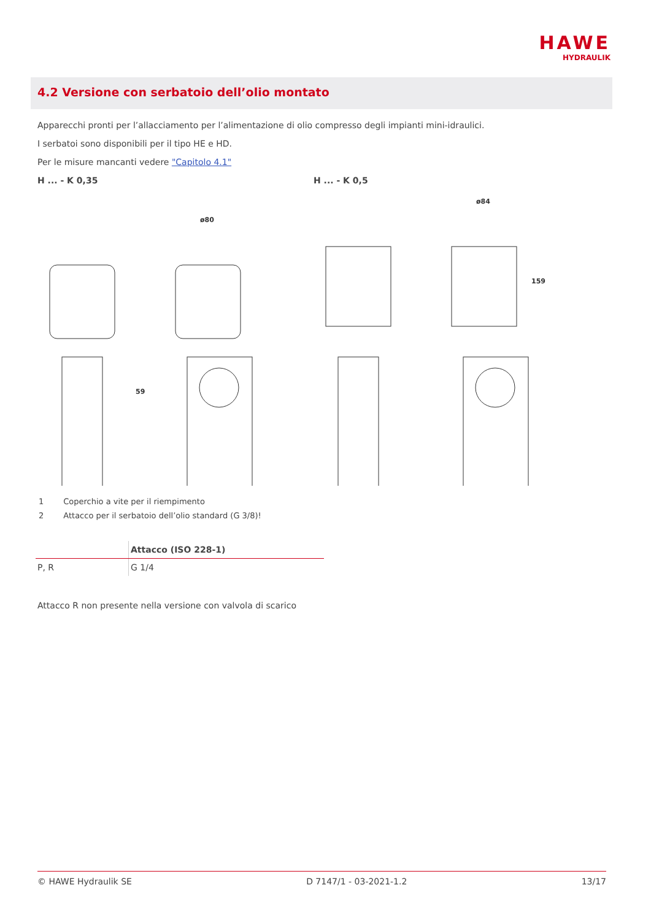HAWE
HYDRAULIK
4.2 Versione con serbatoio dell’olio montato
Apparecchi pronti per l’allacciamento per l’alimentazione di olio compresso degli impianti mini-idraulici.
I serbatoi sono disponibili per il tipo HE e HD.
Per le misure mancanti vedere "Capitolo 4.1"
H ... - K 0,35
ø80
59
H ... - K 0,5
ø84
159
| 1 | Coperchio a vite per il riempimento |
| 2 | Attacco per il serbatoio dell’olio standard (G 3/8)! |
| | Attacco (ISO 228-1) |
| --- | --- |
| P, R | G 1/4 |
Attacco R non presente nella versione con valvola di scarico
© HAWE Hydraulik SE D 7147/1 - 03-2021-1.2 13/17